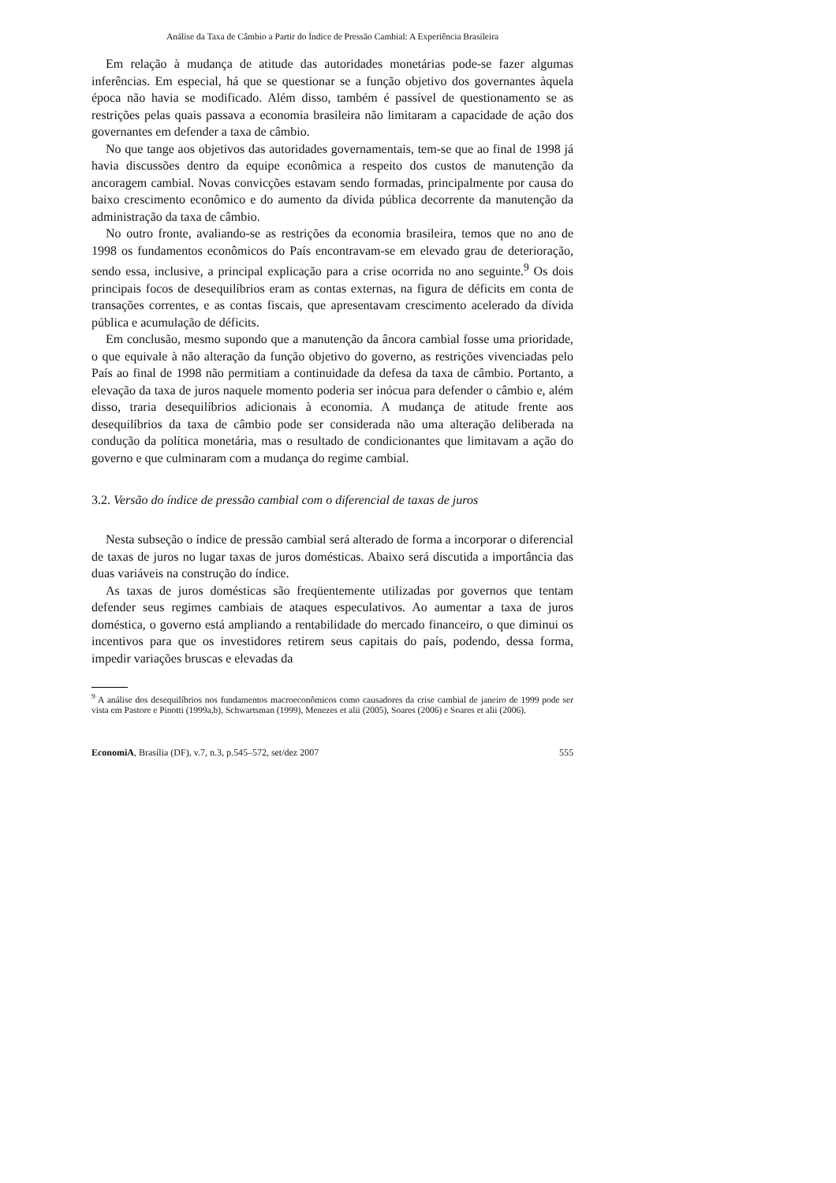Análise da Taxa de Câmbio a Partir do Índice de Pressão Cambial: A Experiência Brasileira
Em relação à mudança de atitude das autoridades monetárias pode-se fazer algumas inferências. Em especial, há que se questionar se a função objetivo dos governantes àquela época não havia se modificado. Além disso, também é passível de questionamento se as restrições pelas quais passava a economia brasileira não limitaram a capacidade de ação dos governantes em defender a taxa de câmbio.
No que tange aos objetivos das autoridades governamentais, tem-se que ao final de 1998 já havia discussões dentro da equipe econômica a respeito dos custos de manutenção da ancoragem cambial. Novas convicções estavam sendo formadas, principalmente por causa do baixo crescimento econômico e do aumento da dívida pública decorrente da manutenção da administração da taxa de câmbio.
No outro fronte, avaliando-se as restrições da economia brasileira, temos que no ano de 1998 os fundamentos econômicos do País encontravam-se em elevado grau de deterioração, sendo essa, inclusive, a principal explicação para a crise ocorrida no ano seguinte.<sup>9</sup> Os dois principais focos de desequilíbrios eram as contas externas, na figura de déficits em conta de transações correntes, e as contas fiscais, que apresentavam crescimento acelerado da dívida pública e acumulação de déficits.
Em conclusão, mesmo supondo que a manutenção da âncora cambial fosse uma prioridade, o que equivale à não alteração da função objetivo do governo, as restrições vivenciadas pelo País ao final de 1998 não permitiam a continuidade da defesa da taxa de câmbio. Portanto, a elevação da taxa de juros naquele momento poderia ser inócua para defender o câmbio e, além disso, traria desequilíbrios adicionais à economia. A mudança de atitude frente aos desequilíbrios da taxa de câmbio pode ser considerada não uma alteração deliberada na condução da política monetária, mas o resultado de condicionantes que limitavam a ação do governo e que culminaram com a mudança do regime cambial.
3.2. Versão do índice de pressão cambial com o diferencial de taxas de juros
Nesta subseção o índice de pressão cambial será alterado de forma a incorporar o diferencial de taxas de juros no lugar taxas de juros domésticas. Abaixo será discutida a importância das duas variáveis na construção do índice.
As taxas de juros domésticas são freqüentemente utilizadas por governos que tentam defender seus regimes cambiais de ataques especulativos. Ao aumentar a taxa de juros doméstica, o governo está ampliando a rentabilidade do mercado financeiro, o que diminui os incentivos para que os investidores retirem seus capitais do país, podendo, dessa forma, impedir variações bruscas e elevadas da
<sup>9</sup> A análise dos desequilíbrios nos fundamentos macroeconômicos como causadores da crise cambial de janeiro de 1999 pode ser vista em Pastore e Pinotti (1999a,b), Schwartsman (1999), Menezes et alii (2005), Soares (2006) e Soares et alii (2006).
EconomiA, Brasília (DF), v.7, n.3, p.545–572, set/dez 2007 555